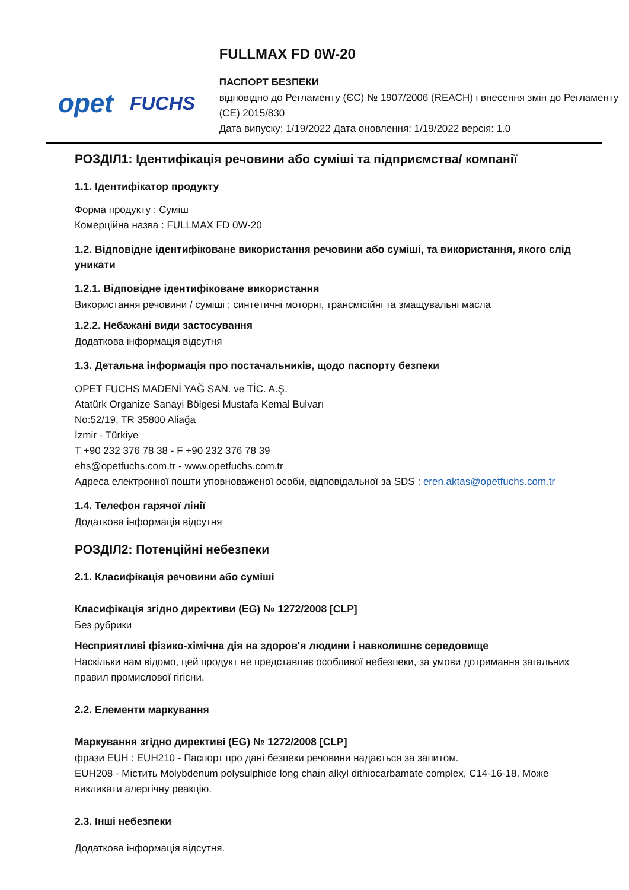opet FUCHS
FULLMAX FD 0W-20
ПАСПОРТ БЕЗПЕКИ
відповідно до Регламенту (ЄС) № 1907/2006 (REACH) і внесення змін до Регламенту (CE) 2015/830
Дата випуску: 1/19/2022 Дата оновлення: 1/19/2022 версія: 1.0
РОЗДІЛ1: Ідентифікація речовини або суміші та підприємства/ компанії
1.1. Ідентифікатор продукту
Форма продукту : Суміш
Комерційна назва : FULLMAX FD 0W-20
1.2. Відповідне ідентифіковане використання речовини або суміші, та використання, якого слід уникати
1.2.1. Відповідне ідентифіковане використання
Використання речовини / суміші : синтетичні моторні, трансмісійні та змащувальні масла
1.2.2. Небажані види застосування
Додаткова інформація відсутня
1.3. Детальна інформація про постачальників, щодо паспорту безпеки
OPET FUCHS MADENİ YAĞ SAN. ve TİC. A.Ş.
Atatürk Organize Sanayi Bölgesi Mustafa Kemal Bulvarı
No:52/19, TR 35800 Aliağa
İzmir - Türkiye
T +90 232 376 78 38 - F +90 232 376 78 39
ehs@opetfuchs.com.tr - www.opetfuchs.com.tr
Адреса електронної пошти уповноваженої особи, відповідальної за SDS : eren.aktas@opetfuchs.com.tr
1.4. Телефон гарячої лінії
Додаткова інформація відсутня
РОЗДІЛ2: Потенційні небезпеки
2.1. Класифікація речовини або суміші
Класифікація згідно директиви (EG) № 1272/2008 [CLP]
Без рубрики
Несприятливі фізико-хімічна дія на здоров'я людини і навколишнє середовище
Наскільки нам відомо, цей продукт не представляє особливої небезпеки, за умови дотримання загальних правил промислової гігієни.
2.2. Елементи маркування
Маркування згідно директиві (EG) № 1272/2008 [CLP]
фрази EUH : EUH210 - Паспорт про дані безпеки речовини надається за запитом.
EUH208 - Містить Molybdenum polysulphide long chain alkyl dithiocarbamate complex, C14-16-18. Може викликати алергічну реакцію.
2.3. Інші небезпеки
Додаткова інформація відсутня.